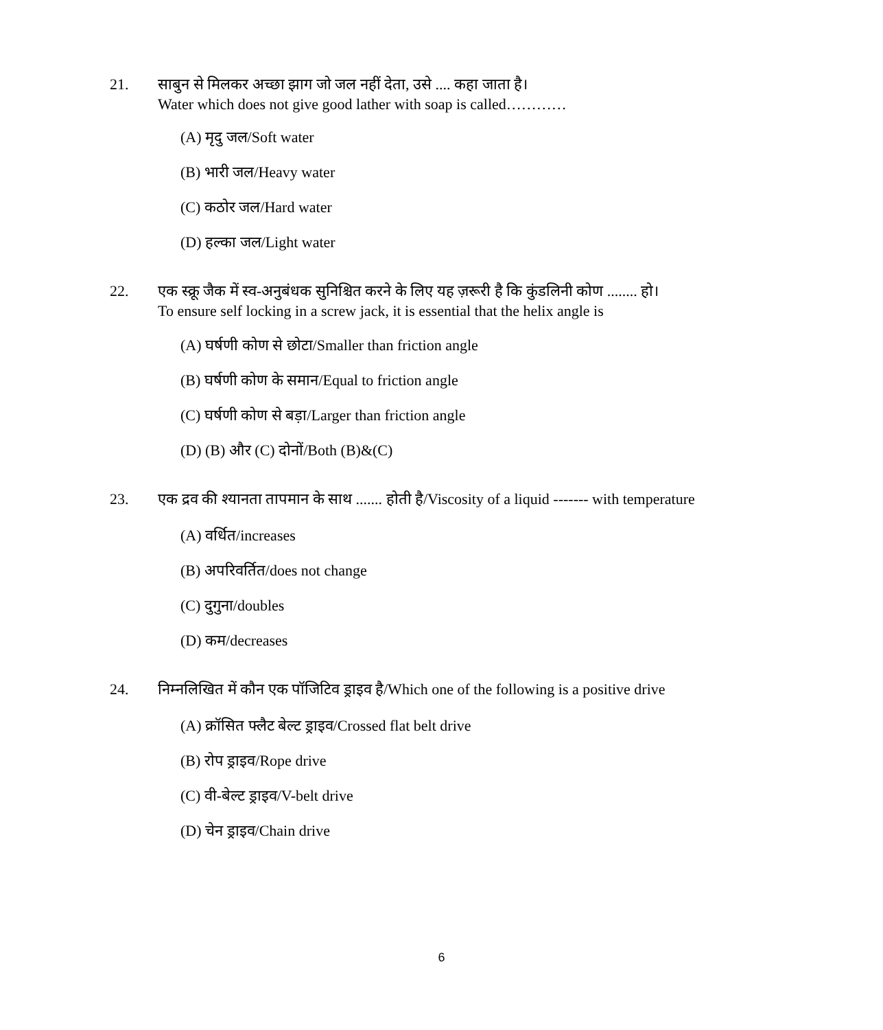21. साबुन से मिलकर अच्छा झाग जो जल नहीं देता, उसे .... कहा जाता है।
Water which does not give good lather with soap is called…………
(A) मृदु जल/Soft water
(B) भारी जल/Heavy water
(C) कठोर जल/Hard water
(D) हल्का जल/Light water
22. एक स्क्रू जैक में स्व-अनुबंधक सुनिश्चित करने के लिए यह ज़रूरी है कि कुंडलिनी कोण ........ हो।
To ensure self locking in a screw jack, it is essential that the helix angle is
(A) घर्षणी कोण से छोटा/Smaller than friction angle
(B) घर्षणी कोण के समान/Equal to friction angle
(C) घर्षणी कोण से बड़ा/Larger than friction angle
(D) (B) और (C) दोनों/Both (B)&(C)
23. एक द्रव की श्यानता तापमान के साथ ....... होती है/Viscosity of a liquid ------- with temperature
(A) वर्धित/increases
(B) अपरिवर्तित/does not change
(C) दुगुना/doubles
(D) कम/decreases
24. निम्नलिखित में कौन एक पॉजिटिव ड्राइव है/Which one of the following is a positive drive
(A) क्रॉसित फ्लैट बेल्ट ड्राइव/Crossed flat belt drive
(B) रोप ड्राइव/Rope drive
(C) वी-बेल्ट ड्राइव/V-belt drive
(D) चेन ड्राइव/Chain drive
6